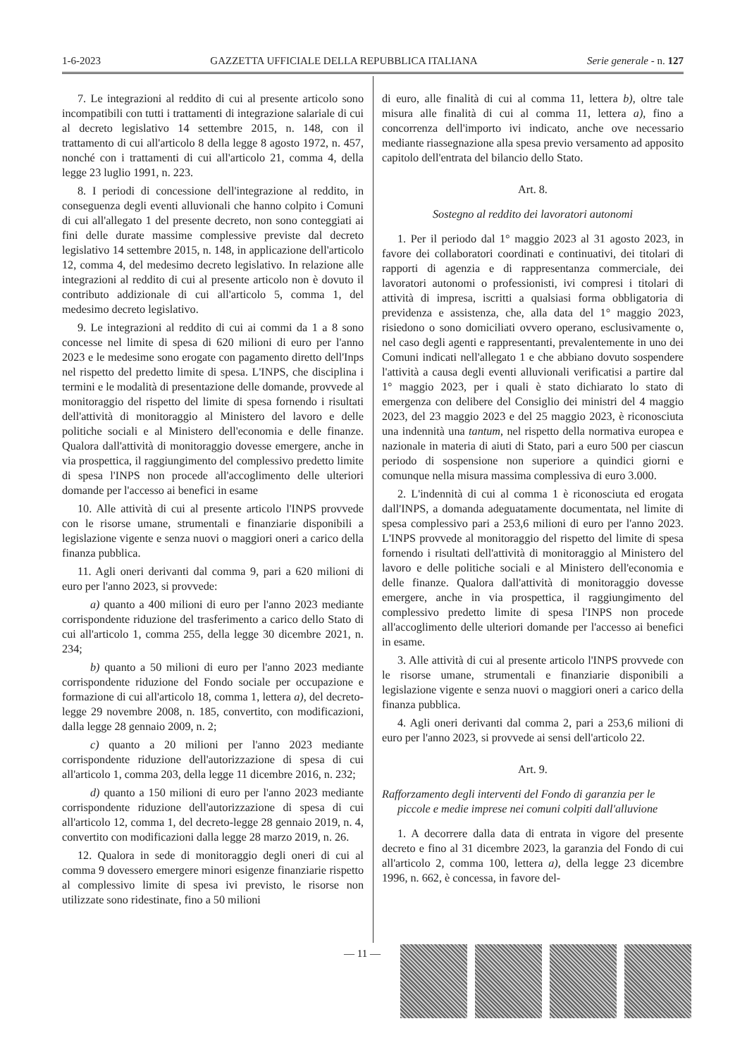1-6-2023 GAZZETTA UFFICIALE DELLA REPUBBLICA ITALIANA Serie generale - n. 127
7. Le integrazioni al reddito di cui al presente articolo sono incompatibili con tutti i trattamenti di integrazione salariale di cui al decreto legislativo 14 settembre 2015, n. 148, con il trattamento di cui all'articolo 8 della legge 8 agosto 1972, n. 457, nonché con i trattamenti di cui all'articolo 21, comma 4, della legge 23 luglio 1991, n. 223.
8. I periodi di concessione dell'integrazione al reddito, in conseguenza degli eventi alluvionali che hanno colpito i Comuni di cui all'allegato 1 del presente decreto, non sono conteggiati ai fini delle durate massime complessive previste dal decreto legislativo 14 settembre 2015, n. 148, in applicazione dell'articolo 12, comma 4, del medesimo decreto legislativo. In relazione alle integrazioni al reddito di cui al presente articolo non è dovuto il contributo addizionale di cui all'articolo 5, comma 1, del medesimo decreto legislativo.
9. Le integrazioni al reddito di cui ai commi da 1 a 8 sono concesse nel limite di spesa di 620 milioni di euro per l'anno 2023 e le medesime sono erogate con pagamento diretto dell'Inps nel rispetto del predetto limite di spesa. L'INPS, che disciplina i termini e le modalità di presentazione delle domande, provvede al monitoraggio del rispetto del limite di spesa fornendo i risultati dell'attività di monitoraggio al Ministero del lavoro e delle politiche sociali e al Ministero dell'economia e delle finanze. Qualora dall'attività di monitoraggio dovesse emergere, anche in via prospettica, il raggiungimento del complessivo predetto limite di spesa l'INPS non procede all'accoglimento delle ulteriori domande per l'accesso ai benefici in esame
10. Alle attività di cui al presente articolo l'INPS provvede con le risorse umane, strumentali e finanziarie disponibili a legislazione vigente e senza nuovi o maggiori oneri a carico della finanza pubblica.
11. Agli oneri derivanti dal comma 9, pari a 620 milioni di euro per l'anno 2023, si provvede:
a) quanto a 400 milioni di euro per l'anno 2023 mediante corrispondente riduzione del trasferimento a carico dello Stato di cui all'articolo 1, comma 255, della legge 30 dicembre 2021, n. 234;
b) quanto a 50 milioni di euro per l'anno 2023 mediante corrispondente riduzione del Fondo sociale per occupazione e formazione di cui all'articolo 18, comma 1, lettera a), del decreto-legge 29 novembre 2008, n. 185, convertito, con modificazioni, dalla legge 28 gennaio 2009, n. 2;
c) quanto a 20 milioni per l'anno 2023 mediante corrispondente riduzione dell'autorizzazione di spesa di cui all'articolo 1, comma 203, della legge 11 dicembre 2016, n. 232;
d) quanto a 150 milioni di euro per l'anno 2023 mediante corrispondente riduzione dell'autorizzazione di spesa di cui all'articolo 12, comma 1, del decreto-legge 28 gennaio 2019, n. 4, convertito con modificazioni dalla legge 28 marzo 2019, n. 26.
12. Qualora in sede di monitoraggio degli oneri di cui al comma 9 dovessero emergere minori esigenze finanziarie rispetto al complessivo limite di spesa ivi previsto, le risorse non utilizzate sono ridestinate, fino a 50 milioni
di euro, alle finalità di cui al comma 11, lettera b), oltre tale misura alle finalità di cui al comma 11, lettera a), fino a concorrenza dell'importo ivi indicato, anche ove necessario mediante riassegnazione alla spesa previo versamento ad apposito capitolo dell'entrata del bilancio dello Stato.
Art. 8.
Sostegno al reddito dei lavoratori autonomi
1. Per il periodo dal 1° maggio 2023 al 31 agosto 2023, in favore dei collaboratori coordinati e continuativi, dei titolari di rapporti di agenzia e di rappresentanza commerciale, dei lavoratori autonomi o professionisti, ivi compresi i titolari di attività di impresa, iscritti a qualsiasi forma obbligatoria di previdenza e assistenza, che, alla data del 1° maggio 2023, risiedono o sono domiciliati ovvero operano, esclusivamente o, nel caso degli agenti e rappresentanti, prevalentemente in uno dei Comuni indicati nell'allegato 1 e che abbiano dovuto sospendere l'attività a causa degli eventi alluvionali verificatisi a partire dal 1° maggio 2023, per i quali è stato dichiarato lo stato di emergenza con delibere del Consiglio dei ministri del 4 maggio 2023, del 23 maggio 2023 e del 25 maggio 2023, è riconosciuta una indennità una tantum, nel rispetto della normativa europea e nazionale in materia di aiuti di Stato, pari a euro 500 per ciascun periodo di sospensione non superiore a quindici giorni e comunque nella misura massima complessiva di euro 3.000.
2. L'indennità di cui al comma 1 è riconosciuta ed erogata dall'INPS, a domanda adeguatamente documentata, nel limite di spesa complessivo pari a 253,6 milioni di euro per l'anno 2023. L'INPS provvede al monitoraggio del rispetto del limite di spesa fornendo i risultati dell'attività di monitoraggio al Ministero del lavoro e delle politiche sociali e al Ministero dell'economia e delle finanze. Qualora dall'attività di monitoraggio dovesse emergere, anche in via prospettica, il raggiungimento del complessivo predetto limite di spesa l'INPS non procede all'accoglimento delle ulteriori domande per l'accesso ai benefici in esame.
3. Alle attività di cui al presente articolo l'INPS provvede con le risorse umane, strumentali e finanziarie disponibili a legislazione vigente e senza nuovi o maggiori oneri a carico della finanza pubblica.
4. Agli oneri derivanti dal comma 2, pari a 253,6 milioni di euro per l'anno 2023, si provvede ai sensi dell'articolo 22.
Art. 9.
Rafforzamento degli interventi del Fondo di garanzia per le piccole e medie imprese nei comuni colpiti dall'alluvione
1. A decorrere dalla data di entrata in vigore del presente decreto e fino al 31 dicembre 2023, la garanzia del Fondo di cui all'articolo 2, comma 100, lettera a), della legge 23 dicembre 1996, n. 662, è concessa, in favore del-
— 11 —